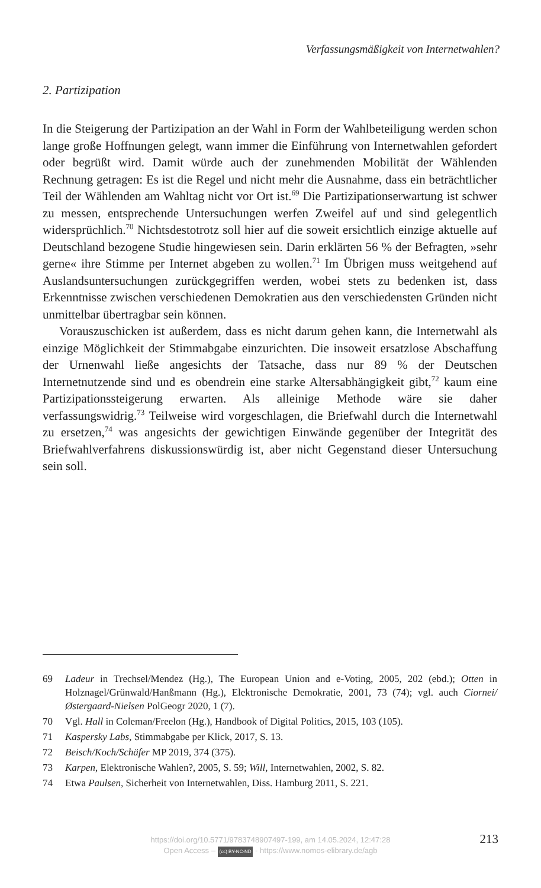Verfassungsmäßigkeit von Internetwahlen?
2. Partizipation
In die Steigerung der Partizipation an der Wahl in Form der Wahlbeteiligung werden schon lange große Hoffnungen gelegt, wann immer die Einführung von Internetwahlen gefordert oder begrüßt wird. Damit würde auch der zunehmenden Mobilität der Wählenden Rechnung getragen: Es ist die Regel und nicht mehr die Ausnahme, dass ein beträchtlicher Teil der Wählenden am Wahltag nicht vor Ort ist.<sup>69</sup> Die Partizipationserwartung ist schwer zu messen, entsprechende Untersuchungen werfen Zweifel auf und sind gelegentlich widersprüchlich.<sup>70</sup> Nichtsdestotrotz soll hier auf die soweit ersichtlich einzige aktuelle auf Deutschland bezogene Studie hingewiesen sein. Darin erklärten 56 % der Befragten, »sehr gerne« ihre Stimme per Internet abgeben zu wollen.<sup>71</sup> Im Übrigen muss weitgehend auf Auslandsuntersuchungen zurückgegriffen werden, wobei stets zu bedenken ist, dass Erkenntnisse zwischen verschiedenen Demokratien aus den verschiedensten Gründen nicht unmittelbar übertragbar sein können.
Vorauszuschicken ist außerdem, dass es nicht darum gehen kann, die Internetwahl als einzige Möglichkeit der Stimmabgabe einzurichten. Die insoweit ersatzlose Abschaffung der Urnenwahl ließe angesichts der Tatsache, dass nur 89 % der Deutschen Internetnutzende sind und es obendrein eine starke Altersabhängigkeit gibt,<sup>72</sup> kaum eine Partizipationssteigerung erwarten. Als alleinige Methode wäre sie daher verfassungswidrig.<sup>73</sup> Teilweise wird vorgeschlagen, die Briefwahl durch die Internetwahl zu ersetzen,<sup>74</sup> was angesichts der gewichtigen Einwände gegenüber der Integrität des Briefwahlverfahrens diskussionswürdig ist, aber nicht Gegenstand dieser Untersuchung sein soll.
69 Ladeur in Trechsel/Mendez (Hg.), The European Union and e-Voting, 2005, 202 (ebd.); Otten in Holznagel/Grünwald/Hanßmann (Hg.), Elektronische Demokratie, 2001, 73 (74); vgl. auch Ciornei/Østergaard-Nielsen PolGeogr 2020, 1 (7).
70 Vgl. Hall in Coleman/Freelon (Hg.), Handbook of Digital Politics, 2015, 103 (105).
71 Kaspersky Labs, Stimmabgabe per Klick, 2017, S. 13.
72 Beisch/Koch/Schäfer MP 2019, 374 (375).
73 Karpen, Elektronische Wahlen?, 2005, S. 59; Will, Internetwahlen, 2002, S. 82.
74 Etwa Paulsen, Sicherheit von Internetwahlen, Diss. Hamburg 2011, S. 221.
https://doi.org/10.5771/9783748907497-199, am 14.05.2024, 12:47:28
Open Access – (cc) BY-NC-ND - https://www.nomos-elibrary.de/agb
213